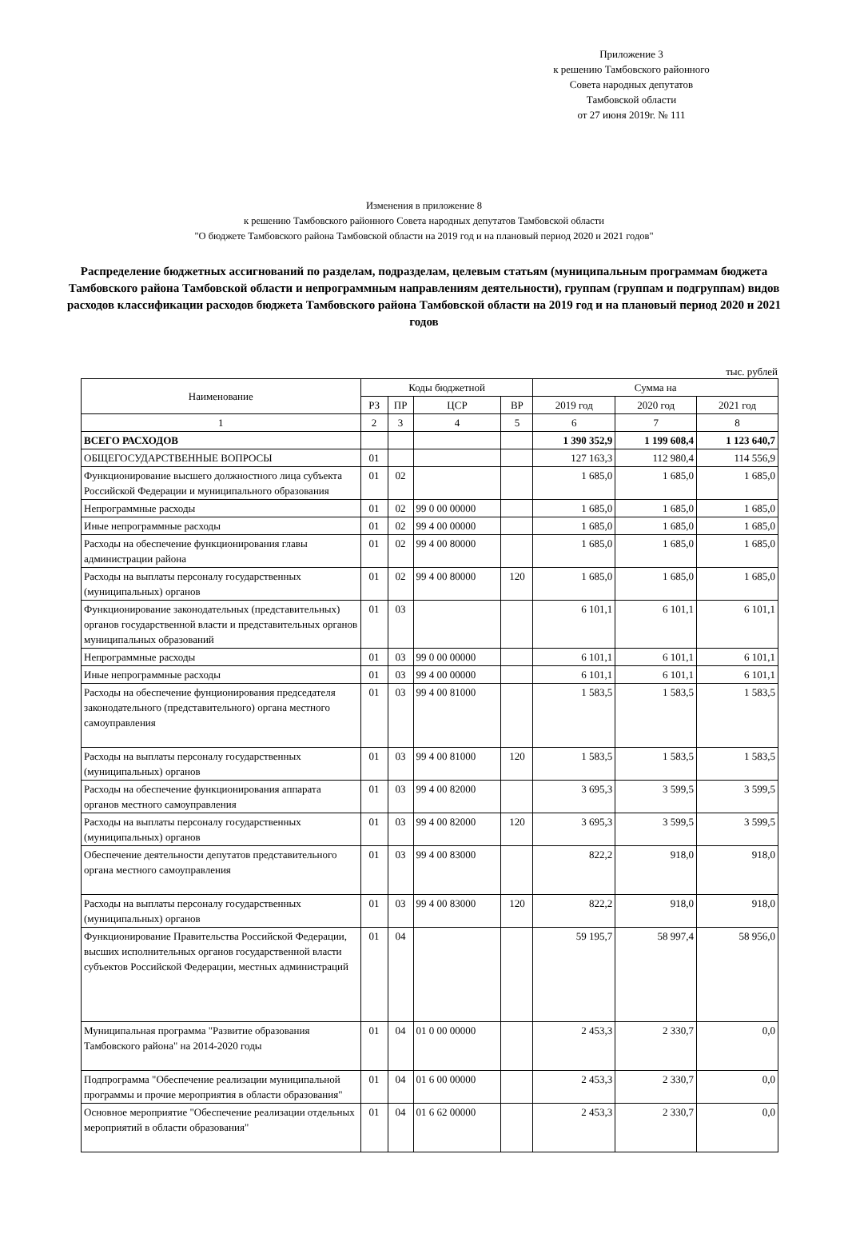Приложение 3
к решению Тамбовского районного
Совета народных депутатов
Тамбовской области
от 27 июня 2019г. № 111
Изменения в приложение 8
к решению Тамбовского районного Совета народных депутатов Тамбовской области
"О бюджете Тамбовского района Тамбовской области на 2019 год и на плановый период 2020 и 2021 годов"
Распределение бюджетных ассигнований по разделам, подразделам, целевым статьям (муниципальным программам бюджета Тамбовского района Тамбовской области и непрограммным направлениям деятельности), группам (группам и подгруппам) видов расходов классификации расходов бюджета Тамбовского района Тамбовской области на 2019 год и на плановый период 2020 и 2021 годов
тыс. рублей
| Наименование | Коды бюджетной | | | | Сумма на | | |
| --- | --- | --- | --- | --- | --- | --- | --- |
| | РЗ | ПР | ЦСР | ВР | 2019 год | 2020 год | 2021 год |
| 1 | 2 | 3 | 4 | 5 | 6 | 7 | 8 |
| ВСЕГО РАСХОДОВ | | | | | 1 390 352,9 | 1 199 608,4 | 1 123 640,7 |
| ОБЩЕГОСУДАРСТВЕННЫЕ ВОПРОСЫ | 01 | | | | 127 163,3 | 112 980,4 | 114 556,9 |
| Функционирование высшего должностного лица субъекта Российской Федерации и муниципального образования | 01 | 02 | | | 1 685,0 | 1 685,0 | 1 685,0 |
| Непрограммные расходы | 01 | 02 | 99 0 00 00000 | | 1 685,0 | 1 685,0 | 1 685,0 |
| Иные непрограммные расходы | 01 | 02 | 99 4 00 00000 | | 1 685,0 | 1 685,0 | 1 685,0 |
| Расходы на обеспечение функционирования главы администрации района | 01 | 02 | 99 4 00 80000 | | 1 685,0 | 1 685,0 | 1 685,0 |
| Расходы на выплаты персоналу государственных (муниципальных) органов | 01 | 02 | 99 4 00 80000 | 120 | 1 685,0 | 1 685,0 | 1 685,0 |
| Функционирование законодательных (представительных) органов государственной власти и представительных органов муниципальных образований | 01 | 03 | | | 6 101,1 | 6 101,1 | 6 101,1 |
| Непрограммные расходы | 01 | 03 | 99 0 00 00000 | | 6 101,1 | 6 101,1 | 6 101,1 |
| Иные непрограммные расходы | 01 | 03 | 99 4 00 00000 | | 6 101,1 | 6 101,1 | 6 101,1 |
| Расходы на обеспечение фунционирования председателя законодательного (представительного) органа местного самоуправления | 01 | 03 | 99 4 00 81000 | | 1 583,5 | 1 583,5 | 1 583,5 |
| Расходы на выплаты персоналу государственных (муниципальных) органов | 01 | 03 | 99 4 00 81000 | 120 | 1 583,5 | 1 583,5 | 1 583,5 |
| Расходы на обеспечение функционирования аппарата органов местного самоуправления | 01 | 03 | 99 4 00 82000 | | 3 695,3 | 3 599,5 | 3 599,5 |
| Расходы на выплаты персоналу государственных (муниципальных) органов | 01 | 03 | 99 4 00 82000 | 120 | 3 695,3 | 3 599,5 | 3 599,5 |
| Обеспечение деятельности депутатов представительного органа местного самоуправления | 01 | 03 | 99 4 00 83000 | | 822,2 | 918,0 | 918,0 |
| Расходы на выплаты персоналу государственных (муниципальных) органов | 01 | 03 | 99 4 00 83000 | 120 | 822,2 | 918,0 | 918,0 |
| Функционирование Правительства Российской Федерации, высших исполнительных органов государственной власти субъектов Российской Федерации, местных администраций | 01 | 04 | | | 59 195,7 | 58 997,4 | 58 956,0 |
| Муниципальная программа "Развитие образования Тамбовского района" на 2014-2020 годы | 01 | 04 | 01 0 00 00000 | | 2 453,3 | 2 330,7 | 0,0 |
| Подпрограмма "Обеспечение реализации муниципальной программы и прочие мероприятия в области образования" | 01 | 04 | 01 6 00 00000 | | 2 453,3 | 2 330,7 | 0,0 |
| Основное мероприятие "Обеспечение реализации отдельных мероприятий в области образования" | 01 | 04 | 01 6 62 00000 | | 2 453,3 | 2 330,7 | 0,0 |